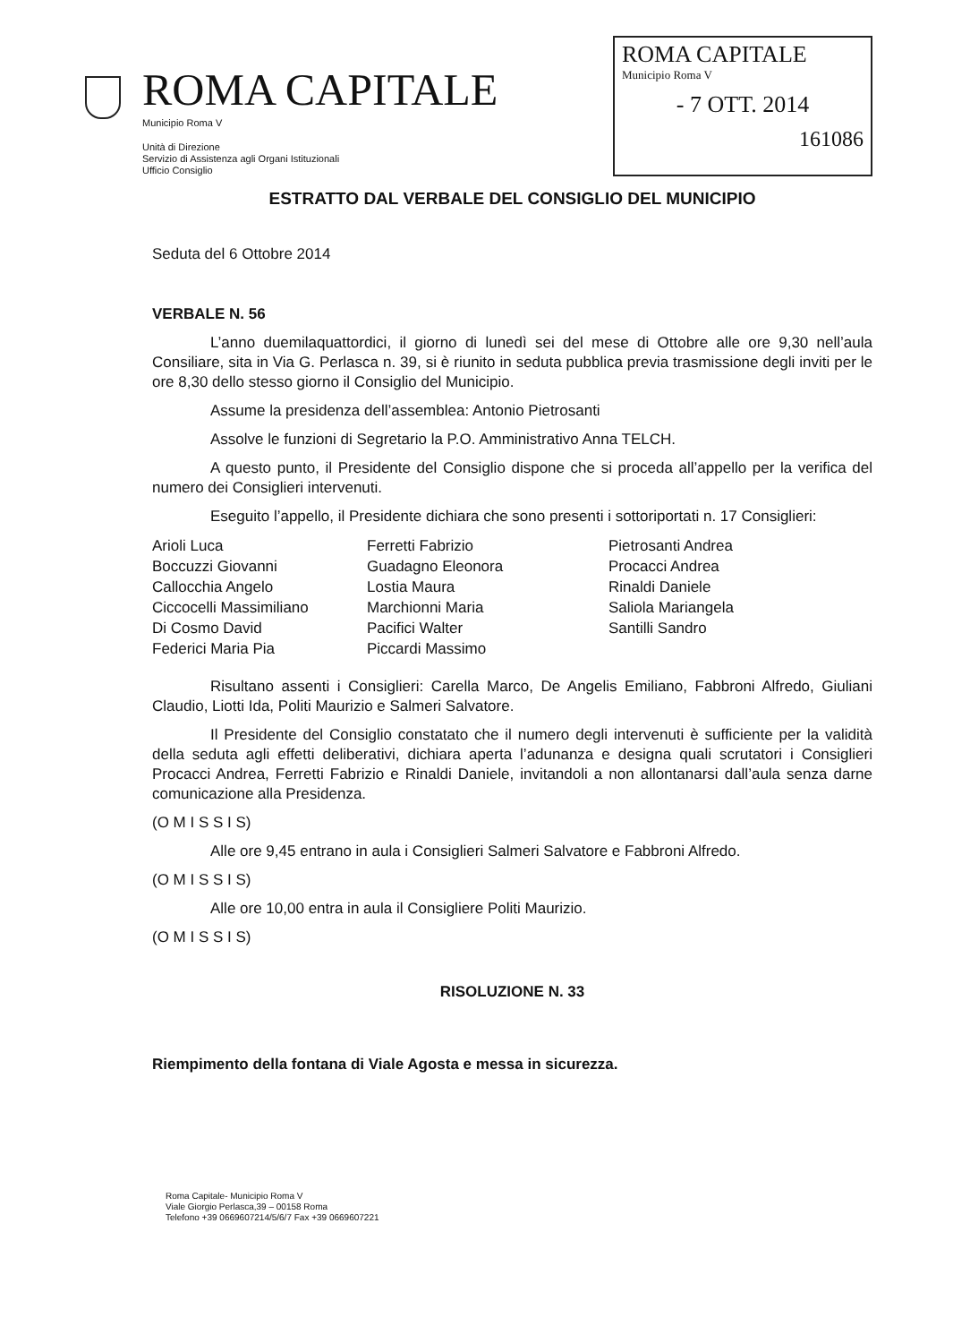ROMA CAPITALE
Municipio Roma V
Unità di Direzione
Servizio di Assistenza agli Organi Istituzionali
Ufficio Consiglio
ROMA CAPITALE
Municipio Roma V
- 7 OTT. 2014
161086
ESTRATTO DAL VERBALE DEL CONSIGLIO DEL MUNICIPIO
Seduta del 6 Ottobre 2014
VERBALE N. 56
L’anno duemilaquattordici, il giorno di lunedì sei del mese di Ottobre alle ore 9,30 nell’aula Consiliare, sita in Via G. Perlasca n. 39, si è riunito in seduta pubblica previa trasmissione degli inviti per le ore 8,30 dello stesso giorno il Consiglio del Municipio.
Assume la presidenza dell’assemblea: Antonio Pietrosanti
Assolve le funzioni di Segretario la P.O. Amministrativo Anna TELCH.
A questo punto, il Presidente del Consiglio dispone che si proceda all’appello per la verifica del numero dei Consiglieri intervenuti.
Eseguito l’appello, il Presidente dichiara che sono presenti i sottoriportati n. 17 Consiglieri:
Arioli Luca
Boccuzzi Giovanni
Callocchia Angelo
Ciccocelli Massimiliano
Di Cosmo David
Federici Maria Pia
Ferretti Fabrizio
Guadagno Eleonora
Lostia Maura
Marchionni Maria
Pacifici Walter
Piccardi Massimo
Pietrosanti Andrea
Procacci Andrea
Rinaldi Daniele
Saliola Mariangela
Santilli Sandro
Risultano assenti i Consiglieri: Carella Marco, De Angelis Emiliano, Fabbroni Alfredo, Giuliani Claudio, Liotti Ida, Politi Maurizio e Salmeri Salvatore.
Il Presidente del Consiglio constatato che il numero degli intervenuti è sufficiente per la validità della seduta agli effetti deliberativi, dichiara aperta l’adunanza e designa quali scrutatori i Consiglieri Procacci Andrea, Ferretti Fabrizio e Rinaldi Daniele, invitandoli a non allontanarsi dall’aula senza darne comunicazione alla Presidenza.
(O M I S S I S)
Alle ore 9,45 entrano in aula i Consiglieri Salmeri Salvatore e Fabbroni Alfredo.
(O M I S S I S)
Alle ore 10,00 entra in aula il Consigliere Politi Maurizio.
(O M I S S I S)
RISOLUZIONE N. 33
Riempimento della fontana di Viale Agosta e messa in sicurezza.
Roma Capitale- Municipio Roma V
Viale Giorgio Perlasca,39 – 00158 Roma
Telefono +39 0669607214/5/6/7 Fax +39 0669607221